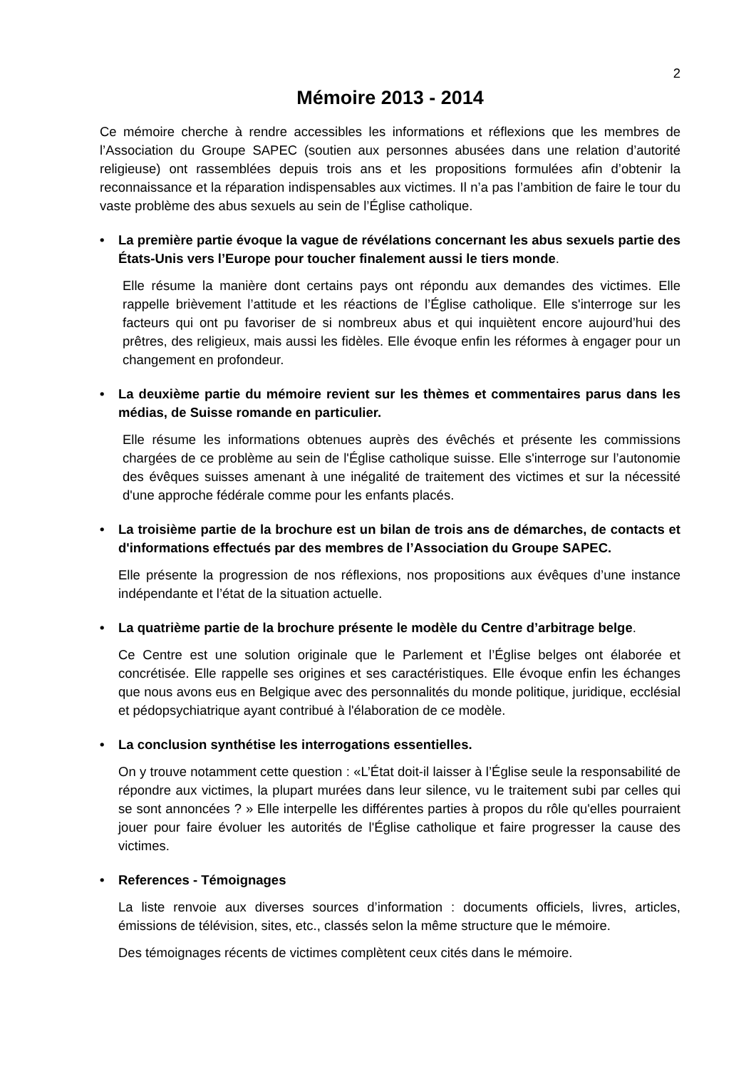2
Mémoire 2013 - 2014
Ce mémoire cherche à rendre accessibles les informations et réflexions que les membres de l’Association du Groupe SAPEC (soutien aux personnes abusées dans une relation d’autorité religieuse) ont rassemblées depuis trois ans et les propositions formulées afin d’obtenir la reconnaissance et la réparation indispensables aux victimes. Il n’a pas l’ambition de faire le tour du vaste problème des abus sexuels au sein de l’Église catholique.
• La première partie évoque la vague de révélations concernant les abus sexuels partie des États-Unis vers l’Europe pour toucher finalement aussi le tiers monde.
Elle résume la manière dont certains pays ont répondu aux demandes des victimes. Elle rappelle brièvement l’attitude et les réactions de l’Église catholique. Elle s'interroge sur les facteurs qui ont pu favoriser de si nombreux abus et qui inquiètent encore aujourd’hui des prêtres, des religieux, mais aussi les fidèles. Elle évoque enfin les réformes à engager pour un changement en profondeur.
• La deuxième partie du mémoire revient sur les thèmes et commentaires parus dans les médias, de Suisse romande en particulier.
Elle résume les informations obtenues auprès des évêchés et présente les commissions chargées de ce problème au sein de l'Église catholique suisse. Elle s'interroge sur l’autonomie des évêques suisses amenant à une inégalité de traitement des victimes et sur la nécessité d'une approche fédérale comme pour les enfants placés.
• La troisième partie de la brochure est un bilan de trois ans de démarches, de contacts et d'informations effectués par des membres de l’Association du Groupe SAPEC.
Elle présente la progression de nos réflexions, nos propositions aux évêques d’une instance indépendante et l’état de la situation actuelle.
• La quatrième partie de la brochure présente le modèle du Centre d’arbitrage belge.
Ce Centre est une solution originale que le Parlement et l’Église belges ont élaborée et concrétisée. Elle rappelle ses origines et ses caractéristiques. Elle évoque enfin les échanges que nous avons eus en Belgique avec des personnalités du monde politique, juridique, ecclésial et pédopsychiatrique ayant contribué à l'élaboration de ce modèle.
• La conclusion synthétise les interrogations essentielles.
On y trouve notamment cette question : «L’État doit-il laisser à l’Église seule la responsabilité de répondre aux victimes, la plupart murées dans leur silence, vu le traitement subi par celles qui se sont annoncées ? » Elle interpelle les différentes parties à propos du rôle qu'elles pourraient jouer pour faire évoluer les autorités de l'Église catholique et faire progresser la cause des victimes.
• References - Témoignages
La liste renvoie aux diverses sources d’information : documents officiels, livres, articles, émissions de télévision, sites, etc., classés selon la même structure que le mémoire.
Des témoignages récents de victimes complètent ceux cités dans le mémoire.